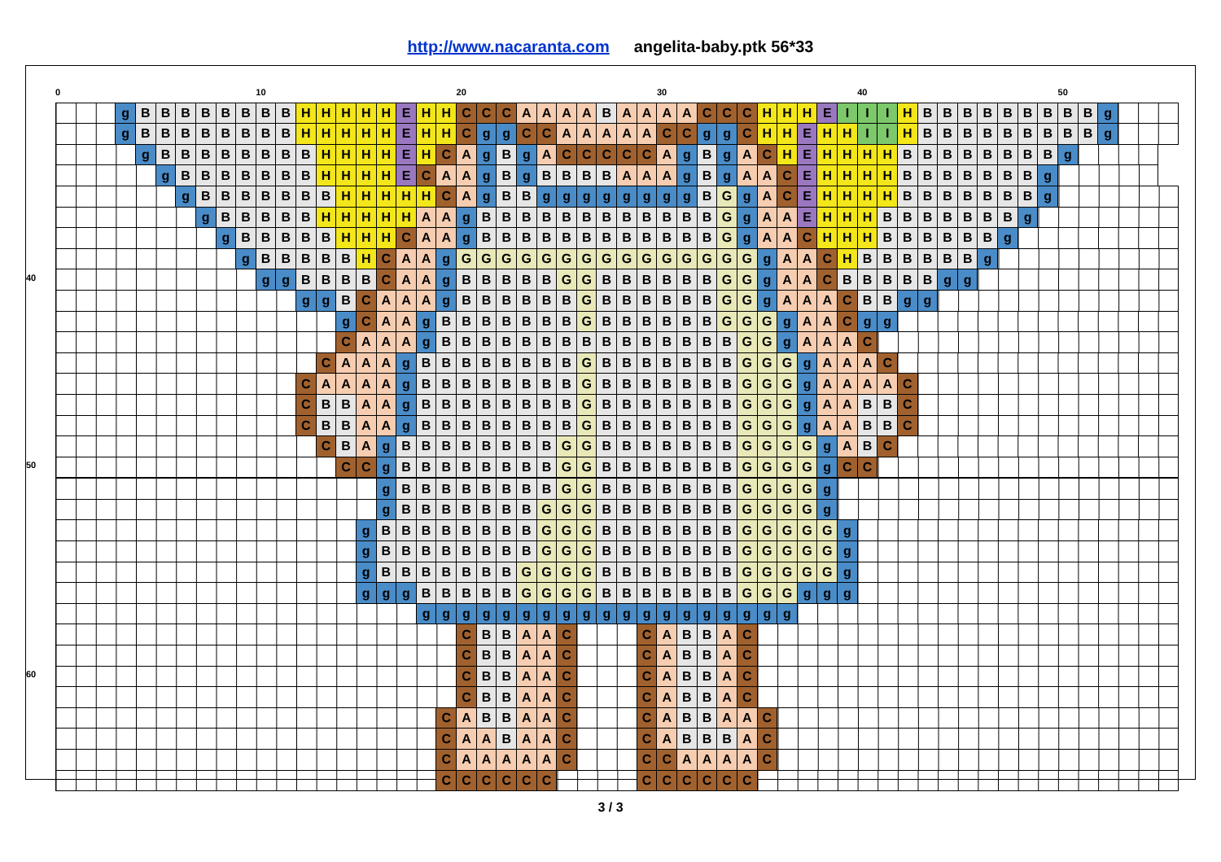http://www.nacaranta.com angelita-baby.ptk 56*33
| | 0 | | | | | | | | 10 | | | | | | | | | | 20 | | | | | | | | | | 30 | | | | | | | | | | 40 | | | | | | | | | | 50 | | | |
| | | g | B | B | B | B | B | B | B | B | H | H | H | H | H | E | H | H | C | C | C | A | A | A | A | B | A | A | A | A | C | C | C | H | H | H | E | I | I | I | H | B | B | B | B | B | B | B | B | B | g | |
| | | g | B | B | B | B | B | B | B | B | H | H | H | H | H | E | H | H | C | g | g | C | C | A | A | A | A | A | C | C | g | g | C | H | H | E | H | H | I | I | H | B | B | B | B | B | B | B | B | B | g | |
| | | | g | B | B | B | B | B | B | B | B | H | H | H | H | E | H | C | A | g | B | g | A | C | C | C | C | C | A | g | B | g | A | C | H | E | H | H | H | H | B | B | B | B | B | B | B | B | g | | | |
| | | | | g | B | B | B | B | B | B | B | H | H | H | H | E | C | A | A | g | B | g | B | B | B | B | A | A | A | g | B | g | A | A | C | E | H | H | H | H | B | B | B | B | B | B | B | g | | | | |
| | | | | | g | B | B | B | B | B | B | B | H | H | H | H | H | C | A | g | B | B | g | g | g | g | g | g | g | g | B | G | g | A | C | E | H | H | H | H | B | B | B | B | B | B | B | g | | | | |
| | | | | | | g | B | B | B | B | B | H | H | H | H | H | A | A | g | B | B | B | B | B | B | B | B | B | B | B | B | G | g | A | A | E | H | H | H | B | B | B | B | B | B | B | g | | | | | |
| | | | | | | | g | B | B | B | B | B | H | H | H | C | A | A | g | B | B | B | B | B | B | B | B | B | B | B | B | G | g | A | A | C | H | H | H | B | B | B | B | B | B | g | | | | | | |
| | | | | | | | | g | B | B | B | B | B | H | C | A | A | g | G | G | G | G | G | G | G | G | G | G | G | G | G | G | G | g | A | A | C | H | B | B | B | B | B | B | g | | | | | | | |
| 40 | | | | | | | | | g | g | B | B | B | B | C | A | A | g | B | B | B | B | B | G | G | B | B | B | B | B | B | G | G | g | A | A | C | B | B | B | B | B | g | g | | | | | | | | |
| | | | | | | | | | | | g | g | B | C | A | A | A | g | B | B | B | B | B | B | G | B | B | B | B | B | B | G | G | g | A | A | A | C | B | B | g | g | | | | | | | | | | |
| | | | | | | | | | | | | | g | C | A | A | g | B | B | B | B | B | B | B | G | B | B | B | B | B | B | G | G | G | g | A | A | C | g | g | | | | | | | | | | | | |
| | | | | | | | | | | | | | C | A | A | A | g | B | B | B | B | B | B | B | B | B | B | B | B | B | B | B | G | G | g | A | A | A | C | | | | | | | | | | | | | |
| | | | | | | | | | | | | C | A | A | A | g | B | B | B | B | B | B | B | B | G | B | B | B | B | B | B | B | G | G | G | g | A | A | A | C | | | | | | | | | | | | |
| | | | | | | | | | | | C | A | A | A | A | g | B | B | B | B | B | B | B | B | G | B | B | B | B | B | B | B | G | G | G | g | A | A | A | A | C | | | | | | | | | | | |
| | | | | | | | | | | | C | B | B | A | A | g | B | B | B | B | B | B | B | B | G | B | B | B | B | B | B | B | G | G | G | g | A | A | B | B | C | | | | | | | | | | | |
| | | | | | | | | | | | C | B | B | A | A | g | B | B | B | B | B | B | B | B | G | B | B | B | B | B | B | B | G | G | G | g | A | A | B | B | C | | | | | | | | | | | |
| | | | | | | | | | | | | C | B | A | g | B | B | B | B | B | B | B | B | G | G | B | B | B | B | B | B | B | G | G | G | G | g | A | B | C | | | | | | | | | | | | |
| 50 | | | | | | | | | | | | | C | C | g | B | B | B | B | B | B | B | B | G | G | B | B | B | B | B | B | B | G | G | G | G | g | C | C | | | | | | | | | | | | | |
| | | | | | | | | | | | | | | | g | B | B | B | B | B | B | B | B | G | G | B | B | B | B | B | B | B | G | G | G | G | g | | | | | | | | | | | | | | | |
| | | | | | | | | | | | | | | | g | B | B | B | B | B | B | B | G | G | G | B | B | B | B | B | B | B | G | G | G | G | g | | | | | | | | | | | | | | | |
| | | | | | | | | | | | | | | g | B | B | B | B | B | B | B | B | G | G | G | B | B | B | B | B | B | B | G | G | G | G | G | g | | | | | | | | | | | | | | |
| | | | | | | | | | | | | | | g | B | B | B | B | B | B | B | B | G | G | G | B | B | B | B | B | B | B | G | G | G | G | G | g | | | | | | | | | | | | | | |
| | | | | | | | | | | | | | | g | B | B | B | B | B | B | B | G | G | G | G | B | B | B | B | B | B | B | G | G | G | G | G | g | | | | | | | | | | | | | | |
| | | | | | | | | | | | | | | g | g | g | B | B | B | B | B | G | G | G | G | B | B | B | B | B | B | B | G | G | G | g | g | g | | | | | | | | | | | | | | |
| | | | | | | | | | | | | | | | | | g | g | g | g | g | g | g | g | g | g | g | g | g | g | g | g | g | g | g | | | | | | | | | | | | | | | | | |
| | | | | | | | | | | | | | | | | | | | C | B | B | A | A | C | | | | C | A | B | B | A | C | | | | | | | | | | | | | | | | | | | |
| | | | | | | | | | | | | | | | | | | | C | B | B | A | A | C | | | | C | A | B | B | A | C | | | | | | | | | | | | | | | | | | | |
| 60 | | | | | | | | | | | | | | | | | | | C | B | B | A | A | C | | | | C | A | B | B | A | C | | | | | | | | | | | | | | | | | | | |
| | | | | | | | | | | | | | | | | | | | C | B | B | A | A | C | | | | C | A | B | B | A | C | | | | | | | | | | | | | | | | | | | |
| | | | | | | | | | | | | | | | | | | C | A | B | B | A | A | C | | | | C | A | B | B | A | A | C | | | | | | | | | | | | | | | | | | |
| | | | | | | | | | | | | | | | | | | C | A | A | B | A | A | C | | | | C | A | B | B | B | A | C | | | | | | | | | | | | | | | | | | |
| | | | | | | | | | | | | | | | | | | C | A | A | A | A | A | C | | | | C | C | A | A | A | A | C | | | | | | | | | | | | | | | | | | |
| | | | | | | | | | | | | | | | | | | C | C | C | C | C | C | | | | | C | C | C | C | C | C | | | | | | | | | | | | | | | | | | | |
3 / 3